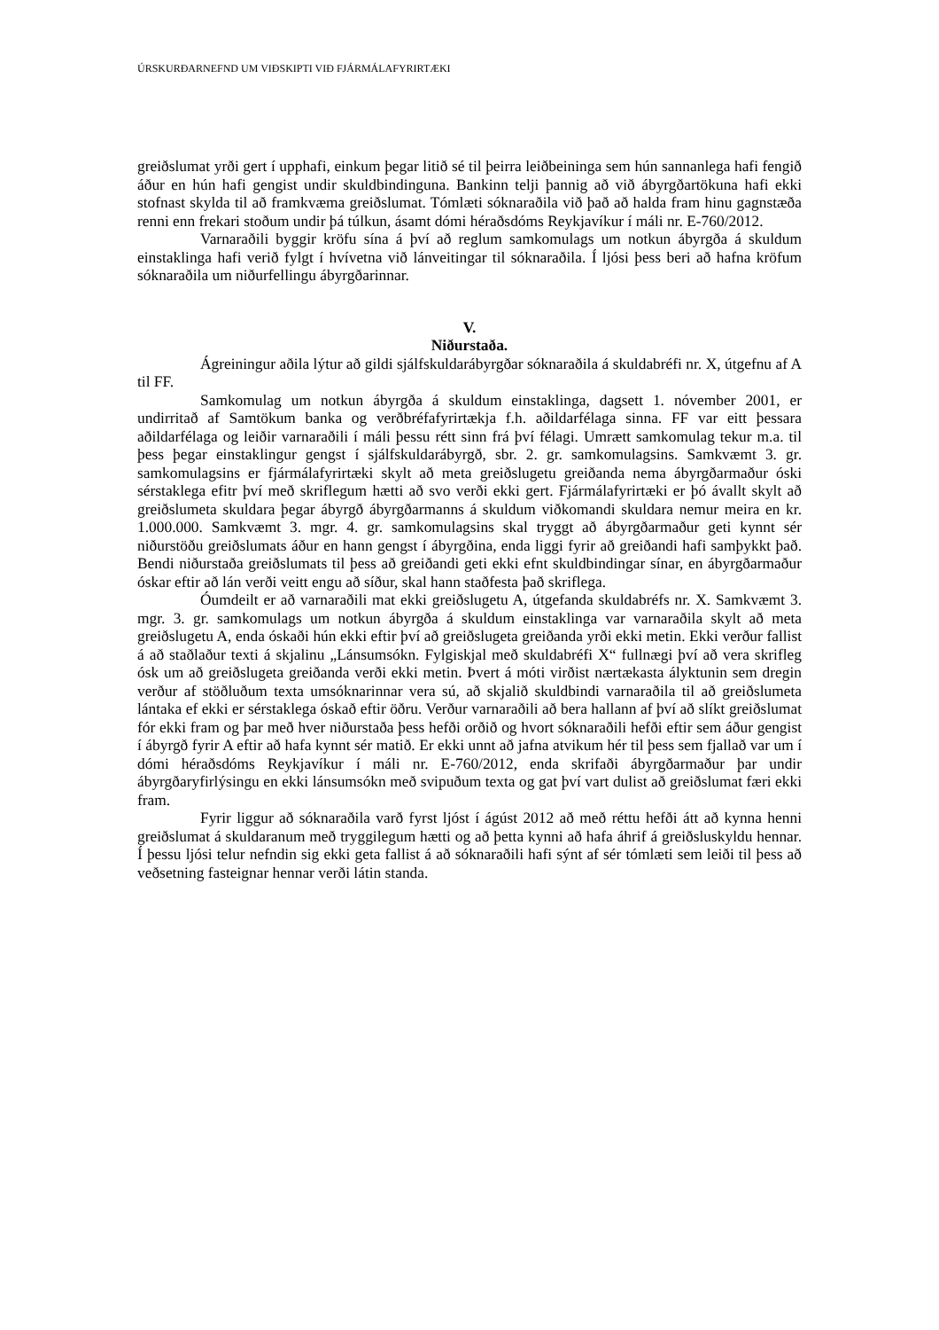ÚRSKURÐARNEFND UM VIÐSKIPTI VIÐ FJÁRMÁLAFYRIRTÆKI
greiðslumat yrði gert í upphafi, einkum þegar litið sé til þeirra leiðbeininga sem hún sannanlega hafi fengið áður en hún hafi gengist undir skuldbindinguna. Bankinn telji þannig að við ábyrgðartökuna hafi ekki stofnast skylda til að framkvæma greiðslumat. Tómlæti sóknaraðila við það að halda fram hinu gagnstæða renni enn frekari stoðum undir þá túlkun, ásamt dómi héraðsdóms Reykjavíkur í máli nr. E-760/2012.
Varnaraðili byggir kröfu sína á því að reglum samkomulags um notkun ábyrgða á skuldum einstaklinga hafi verið fylgt í hvívetna við lánveitingar til sóknaraðila. Í ljósi þess beri að hafna kröfum sóknaraðila um niðurfellingu ábyrgðarinnar.
V.
Niðurstaða.
Ágreiningur aðila lýtur að gildi sjálfskuldarábyrgðar sóknaraðila á skuldabréfi nr. X, útgefnu af A til FF.
Samkomulag um notkun ábyrgða á skuldum einstaklinga, dagsett 1. nóvember 2001, er undirritað af Samtökum banka og verðbréfafyrirtækja f.h. aðildarfélaga sinna. FF var eitt þessara aðildarfélaga og leiðir varnaraðili í máli þessu rétt sinn frá því félagi. Umrætt samkomulag tekur m.a. til þess þegar einstaklingur gengst í sjálfskuldarábyrgð, sbr. 2. gr. samkomulagsins. Samkvæmt 3. gr. samkomulagsins er fjármálafyrirtæki skylt að meta greiðslugetu greiðanda nema ábyrgðarmaður óski sérstaklega efitr því með skriflegum hætti að svo verði ekki gert. Fjármálafyrirtæki er þó ávallt skylt að greiðslumeta skuldara þegar ábyrgð ábyrgðarmanns á skuldum viðkomandi skuldara nemur meira en kr. 1.000.000. Samkvæmt 3. mgr. 4. gr. samkomulagsins skal tryggt að ábyrgðarmaður geti kynnt sér niðurstöðu greiðslumats áður en hann gengst í ábyrgðina, enda liggi fyrir að greiðandi hafi samþykkt það. Bendi niðurstaða greiðslumats til þess að greiðandi geti ekki efnt skuldbindingar sínar, en ábyrgðarmaður óskar eftir að lán verði veitt engu að síður, skal hann staðfesta það skriflega.
Óumdeilt er að varnaraðili mat ekki greiðslugetu A, útgefanda skuldabréfs nr. X. Samkvæmt 3. mgr. 3. gr. samkomulags um notkun ábyrgða á skuldum einstaklinga var varnaraðila skylt að meta greiðslugetu A, enda óskaði hún ekki eftir því að greiðslugeta greiðanda yrði ekki metin. Ekki verður fallist á að staðlaður texti á skjalinu „Lánsumsókn. Fylgiskjal með skuldabréfi X“ fullnægi því að vera skrifleg ósk um að greiðslugeta greiðanda verði ekki metin. Þvert á móti virðist nærtækasta ályktunin sem dregin verður af stöðluðum texta umsóknarinnar vera sú, að skjalið skuldbindi varnaraðila til að greiðslumeta lántaka ef ekki er sérstaklega óskað eftir öðru. Verður varnaraðili að bera hallann af því að slíkt greiðslumat fór ekki fram og þar með hver niðurstaða þess hefði orðið og hvort sóknaraðili hefði eftir sem áður gengist í ábyrgð fyrir A eftir að hafa kynnt sér matið. Er ekki unnt að jafna atvikum hér til þess sem fjallað var um í dómi héraðsdóms Reykjavíkur í máli nr. E-760/2012, enda skrifaði ábyrgðarmaður þar undir ábyrgðaryfirlýsingu en ekki lánsumsókn með svipuðum texta og gat því vart dulist að greiðslumat færi ekki fram.
Fyrir liggur að sóknaraðila varð fyrst ljóst í ágúst 2012 að með réttu hefði átt að kynna henni greiðslumat á skuldaranum með tryggilegum hætti og að þetta kynni að hafa áhrif á greiðsluskyldu hennar. Í þessu ljósi telur nefndin sig ekki geta fallist á að sóknaraðili hafi sýnt af sér tómlæti sem leiði til þess að veðsetning fasteignar hennar verði látin standa.